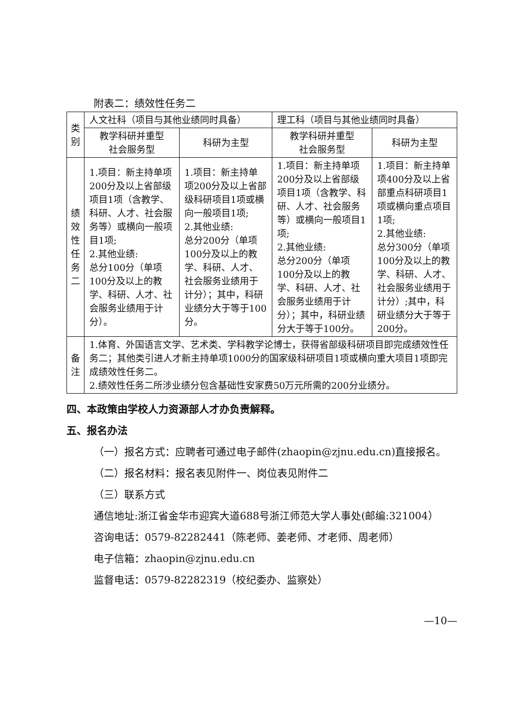附表二：绩效性任务二
| 类别 | 人文社科（项目与其他业绩同时具备） | | 理工科（项目与其他业绩同时具备） | |
| | 教学科研并重型 社会服务型 | 科研为主型 | 教学科研并重型 社会服务型 | 科研为主型 |
| 绩效性任务二 | 1.项目：新主持单项200分及以上省部级项目1项（含教学、科研、人才、社会服务等）或横向一般项目1项; 2.其他业绩: 总分100分（单项100分及以上的教学、科研、人才、社会服务业绩用于计分）。 | 1.项目：新主持单项200分及以上省部级科研项目1项或横向一般项目1项; 2.其他业绩: 总分200分（单项100分及以上的教学、科研、人才、社会服务业绩用于计分）；其中，科研业绩分大于等于100分。 | 1.项目：新主持单项200分及以上省部级项目1项（含教学、科研、人才、社会服务等）或横向一般项目1项; 2.其他业绩: 总分200分（单项100分及以上的教学、科研、人才、社会服务业绩用于计分）；其中，科研业绩分大于等于100分。 | 1.项目：新主持单项400分及以上省部重点科研项目1项或横向重点项目1项; 2.其他业绩: 总分300分（单项100分及以上的教学、科研、人才、社会服务业绩用于计分）;其中，科研业绩分大于等于200分。 |
| 备注 | 1.体育、外国语言文学、艺术类、学科教学论博士，获得省部级科研项目即完成绩效性任务二；其他类引进人才新主持单项1000分的国家级科研项目1项或横向重大项目1项即完成绩效性任务二。 2.绩效性任务二所涉业绩分包含基础性安家费50万元所需的200分业绩分。 | | | |
四、本政策由学校人力资源部人才办负责解释。
五、报名办法
（一）报名方式：应聘者可通过电子邮件(zhaopin@zjnu.edu.cn)直接报名。
（二）报名材料：报名表见附件一、岗位表见附件二
（三）联系方式
通信地址:浙江省金华市迎宾大道688号浙江师范大学人事处(邮编:321004）
咨询电话：0579-82282441（陈老师、姜老师、才老师、周老师）
电子信箱：zhaopin@zjnu.edu.cn
监督电话：0579-82282319（校纪委办、监察处）
—10—